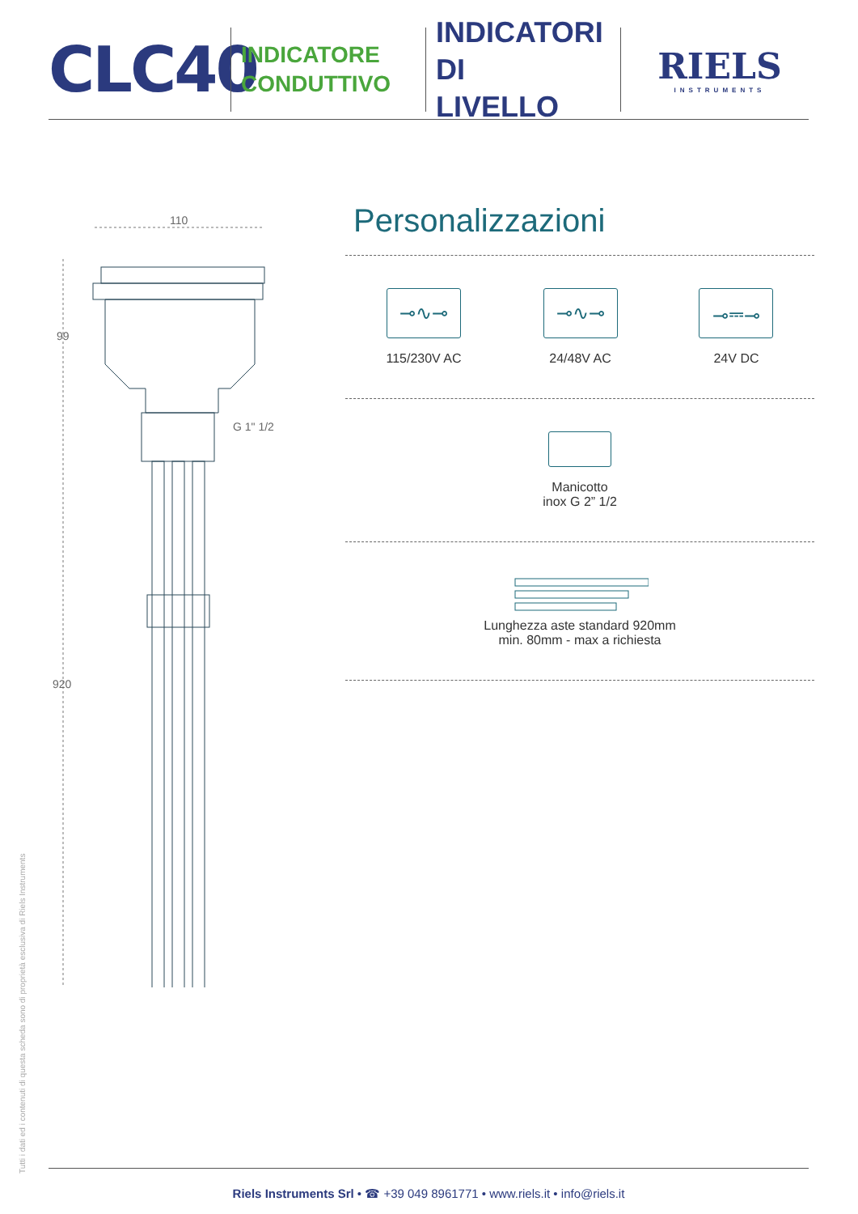CLC40
INDICATORE
CONDUTTIVO
INDICATORI DI
LIVELLO
RIELS
INSTRUMENTS
110
99
920
G 1" 1/2
Personalizzazioni
⊸∿⊸
115/230V AC
⊸∿⊸
24/48V AC
⊸⎓⊸
24V DC
Manicotto
inox G 2” 1/2
Lunghezza aste standard 920mm
min. 80mm - max a richiesta
Tutti i dati ed i contenuti di questa scheda sono di proprietà esclusiva di Riels Instruments
Riels Instruments Srl • ☎ +39 049 8961771 • www.riels.it • info@riels.it